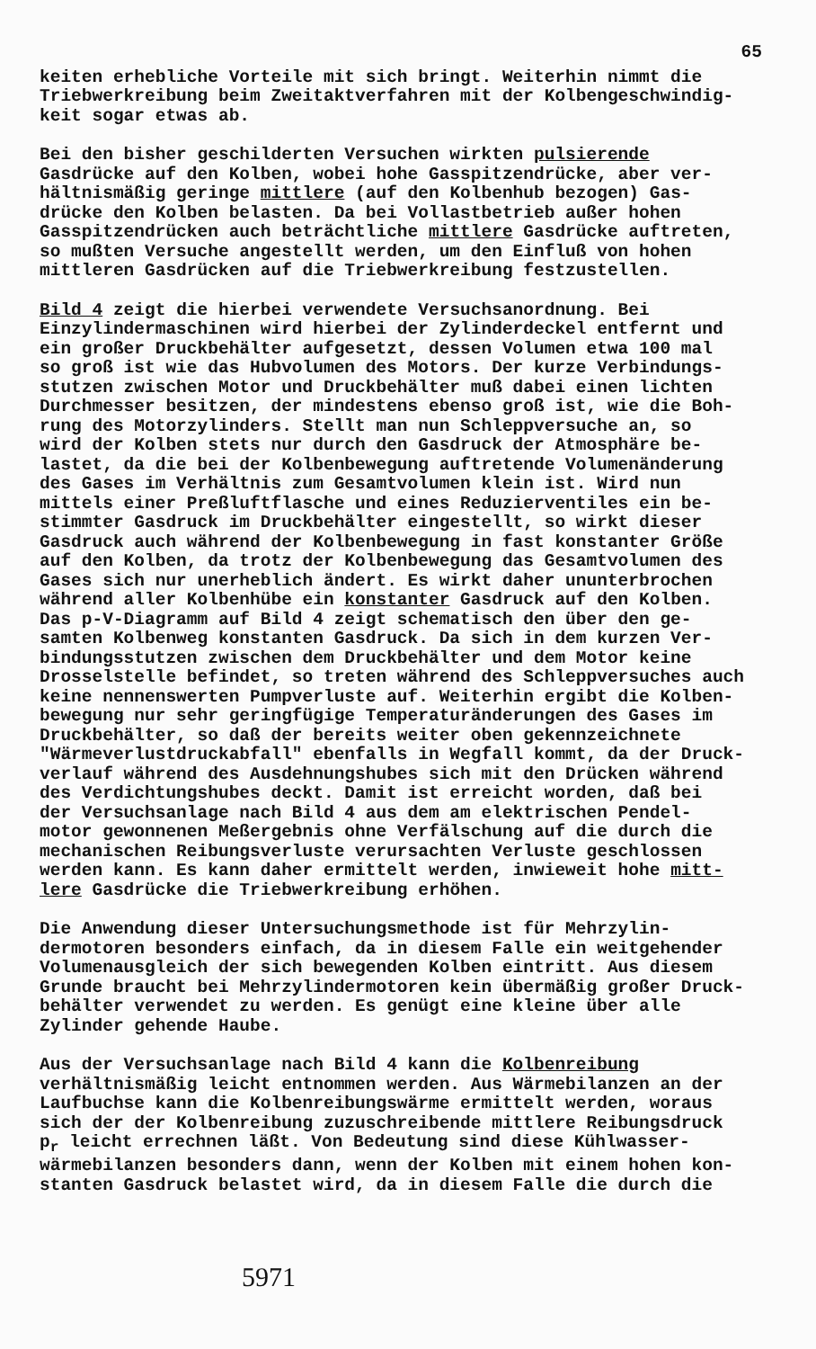65
keiten erhebliche Vorteile mit sich bringt. Weiterhin nimmt die Triebwerkreibung beim Zweitaktverfahren mit der Kolbengeschwindig- keit sogar etwas ab.
Bei den bisher geschilderten Versuchen wirkten pulsierende Gasdrücke auf den Kolben, wobei hohe Gasspitzendrücke, aber ver- hältnismäßig geringe mittlere (auf den Kolbenhub bezogen) Gas- drücke den Kolben belasten. Da bei Vollastbetrieb außer hohen Gasspitzendrücken auch beträchtliche mittlere Gasdrücke auftreten, so mußten Versuche angestellt werden, um den Einfluß von hohen mittleren Gasdrücken auf die Triebwerkreibung festzustellen.
Bild 4 zeigt die hierbei verwendete Versuchsanordnung. Bei Einzylindermaschinen wird hierbei der Zylinderdeckel entfernt und ein großer Druckbehälter aufgesetzt, dessen Volumen etwa 100 mal so groß ist wie das Hubvolumen des Motors. Der kurze Verbindungs- stutzen zwischen Motor und Druckbehälter muß dabei einen lichten Durchmesser besitzen, der mindestens ebenso groß ist, wie die Boh- rung des Motorzylinders. Stellt man nun Schleppversuche an, so wird der Kolben stets nur durch den Gasdruck der Atmosphäre be- lastet, da die bei der Kolbenbewegung auftretende Volumenänderung des Gases im Verhältnis zum Gesamtvolumen klein ist. Wird nun mittels einer Preßluftflasche und eines Reduzierventiles ein be- stimmter Gasdruck im Druckbehälter eingestellt, so wirkt dieser Gasdruck auch während der Kolbenbewegung in fast konstanter Größe auf den Kolben, da trotz der Kolbenbewegung das Gesamtvolumen des Gases sich nur unerheblich ändert. Es wirkt daher ununterbrochen während aller Kolbenhübe ein konstanter Gasdruck auf den Kolben. Das p-V-Diagramm auf Bild 4 zeigt schematisch den über den ge- samten Kolbenweg konstanten Gasdruck. Da sich in dem kurzen Ver- bindungsstutzen zwischen dem Druckbehälter und dem Motor keine Drosselstelle befindet, so treten während des Schleppversuches auch keine nennenswerten Pumpverluste auf. Weiterhin ergibt die Kolben- bewegung nur sehr geringfügige Temperaturänderungen des Gases im Druckbehälter, so daß der bereits weiter oben gekennzeichnete "Wärmeverlustdruckabfall" ebenfalls in Wegfall kommt, da der Druck- verlauf während des Ausdehnungshubes sich mit den Drücken während des Verdichtungshubes deckt. Damit ist erreicht worden, daß bei der Versuchsanlage nach Bild 4 aus dem am elektrischen Pendel- motor gewonnenen Meßergebnis ohne Verfälschung auf die durch die mechanischen Reibungsverluste verursachten Verluste geschlossen werden kann. Es kann daher ermittelt werden, inwieweit hohe mitt- lere Gasdrücke die Triebwerkreibung erhöhen.
Die Anwendung dieser Untersuchungsmethode ist für Mehrzylin- dermotoren besonders einfach, da in diesem Falle ein weitgehender Volumenausgleich der sich bewegenden Kolben eintritt. Aus diesem Grunde braucht bei Mehrzylindermotoren kein übermäßig großer Druck- behälter verwendet zu werden. Es genügt eine kleine über alle Zylinder gehende Haube.
Aus der Versuchsanlage nach Bild 4 kann die Kolbenreibung verhältnismäßig leicht entnommen werden. Aus Wärmebilanzen an der Laufbuchse kann die Kolbenreibungswärme ermittelt werden, woraus sich der der Kolbenreibung zuzuschreibende mittlere Reibungsdruck p<sub>r</sub> leicht errechnen läßt. Von Bedeutung sind diese Kühlwasser- wärmebilanzen besonders dann, wenn der Kolben mit einem hohen kon- stanten Gasdruck belastet wird, da in diesem Falle die durch die
5971